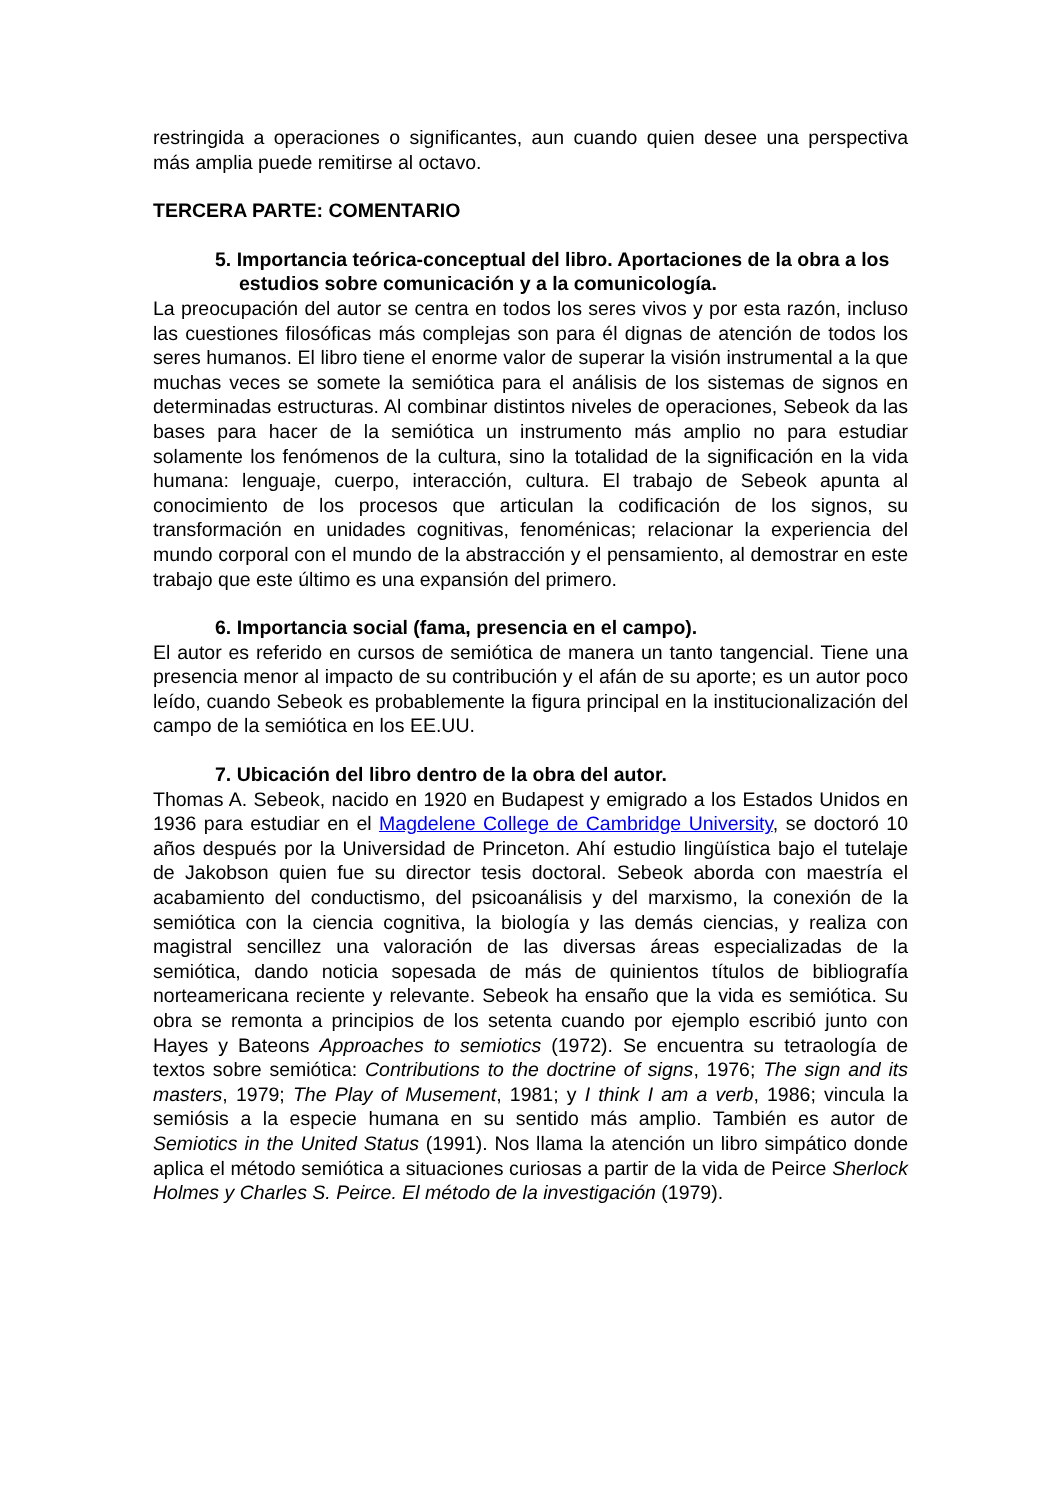restringida a operaciones o significantes, aun cuando quien desee una perspectiva más amplia puede remitirse al octavo.
TERCERA PARTE: COMENTARIO
5. Importancia teórica-conceptual del libro. Aportaciones de la obra a los estudios sobre comunicación y a la comunicología.
La preocupación del autor se centra en todos los seres vivos y por esta razón, incluso las cuestiones filosóficas más complejas son para él dignas de atención de todos los seres humanos. El libro tiene el enorme valor de superar la visión instrumental a la que muchas veces se somete la semiótica para el análisis de los sistemas de signos en determinadas estructuras. Al combinar distintos niveles de operaciones, Sebeok da las bases para hacer de la semiótica un instrumento más amplio no para estudiar solamente los fenómenos de la cultura, sino la totalidad de la significación en la vida humana: lenguaje, cuerpo, interacción, cultura. El trabajo de Sebeok apunta al conocimiento de los procesos que articulan la codificación de los signos, su transformación en unidades cognitivas, fenoménicas; relacionar la experiencia del mundo corporal con el mundo de la abstracción y el pensamiento, al demostrar en este trabajo que este último es una expansión del primero.
6. Importancia social (fama, presencia en el campo).
El autor es referido en cursos de semiótica de manera un tanto tangencial. Tiene una presencia menor al impacto de su contribución y el afán de su aporte; es un autor poco leído, cuando Sebeok es probablemente la figura principal en la institucionalización del campo de la semiótica en los EE.UU.
7. Ubicación del libro dentro de la obra del autor.
Thomas A. Sebeok, nacido en 1920 en Budapest y emigrado a los Estados Unidos en 1936 para estudiar en el Magdelene College de Cambridge University, se doctoró 10 años después por la Universidad de Princeton. Ahí estudio lingüística bajo el tutelaje de Jakobson quien fue su director tesis doctoral. Sebeok aborda con maestría el acabamiento del conductismo, del psicoanálisis y del marxismo, la conexión de la semiótica con la ciencia cognitiva, la biología y las demás ciencias, y realiza con magistral sencillez una valoración de las diversas áreas especializadas de la semiótica, dando noticia sopesada de más de quinientos títulos de bibliografía norteamericana reciente y relevante. Sebeok ha ensaño que la vida es semiótica. Su obra se remonta a principios de los setenta cuando por ejemplo escribió junto con Hayes y Bateons Approaches to semiotics (1972). Se encuentra su tetraología de textos sobre semiótica: Contributions to the doctrine of signs, 1976; The sign and its masters, 1979; The Play of Musement, 1981; y I think I am a verb, 1986; vincula la semiósis a la especie humana en su sentido más amplio. También es autor de Semiotics in the United Status (1991). Nos llama la atención un libro simpático donde aplica el método semiótica a situaciones curiosas a partir de la vida de Peirce Sherlock Holmes y Charles S. Peirce. El método de la investigación (1979).